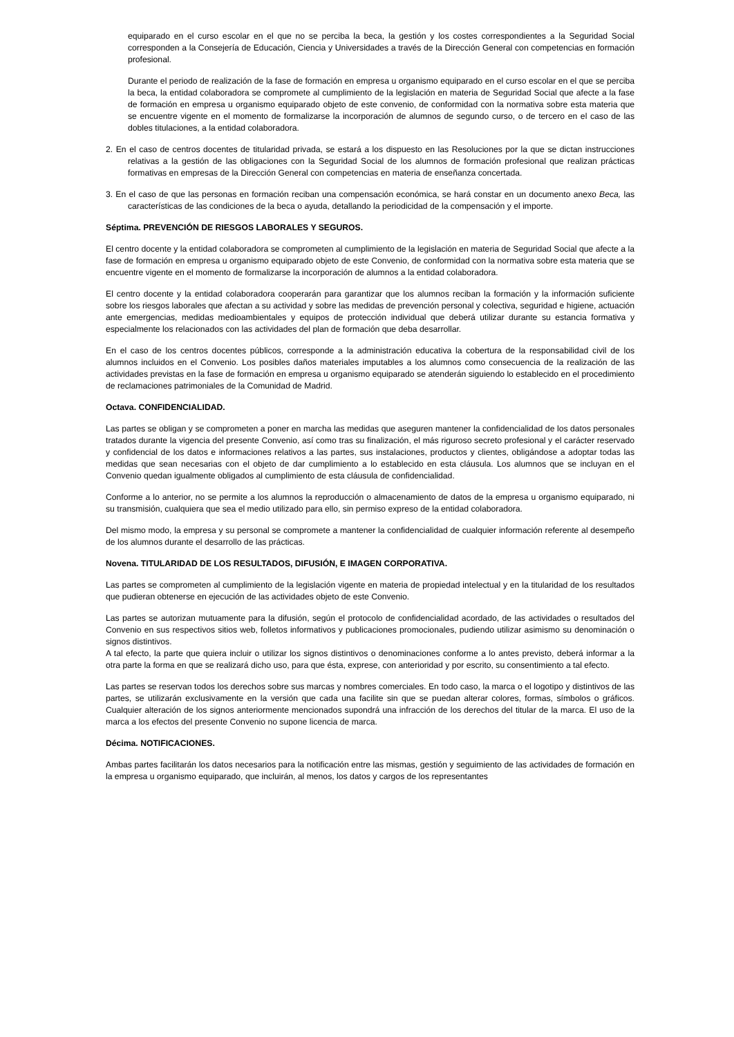equiparado en el curso escolar en el que no se perciba la beca, la gestión y los costes correspondientes a la Seguridad Social corresponden a la Consejería de Educación, Ciencia y Universidades a través de la Dirección General con competencias en formación profesional.
Durante el periodo de realización de la fase de formación en empresa u organismo equiparado en el curso escolar en el que se perciba la beca, la entidad colaboradora se compromete al cumplimiento de la legislación en materia de Seguridad Social que afecte a la fase de formación en empresa u organismo equiparado objeto de este convenio, de conformidad con la normativa sobre esta materia que se encuentre vigente en el momento de formalizarse la incorporación de alumnos de segundo curso, o de tercero en el caso de las dobles titulaciones, a la entidad colaboradora.
2. En el caso de centros docentes de titularidad privada, se estará a los dispuesto en las Resoluciones por la que se dictan instrucciones relativas a la gestión de las obligaciones con la Seguridad Social de los alumnos de formación profesional que realizan prácticas formativas en empresas de la Dirección General con competencias en materia de enseñanza concertada.
3. En el caso de que las personas en formación reciban una compensación económica, se hará constar en un documento anexo Beca, las características de las condiciones de la beca o ayuda, detallando la periodicidad de la compensación y el importe.
Séptima. PREVENCIÓN DE RIESGOS LABORALES Y SEGUROS.
El centro docente y la entidad colaboradora se comprometen al cumplimiento de la legislación en materia de Seguridad Social que afecte a la fase de formación en empresa u organismo equiparado objeto de este Convenio, de conformidad con la normativa sobre esta materia que se encuentre vigente en el momento de formalizarse la incorporación de alumnos a la entidad colaboradora.
El centro docente y la entidad colaboradora cooperarán para garantizar que los alumnos reciban la formación y la información suficiente sobre los riesgos laborales que afectan a su actividad y sobre las medidas de prevención personal y colectiva, seguridad e higiene, actuación ante emergencias, medidas medioambientales y equipos de protección individual que deberá utilizar durante su estancia formativa y especialmente los relacionados con las actividades del plan de formación que deba desarrollar.
En el caso de los centros docentes públicos, corresponde a la administración educativa la cobertura de la responsabilidad civil de los alumnos incluidos en el Convenio. Los posibles daños materiales imputables a los alumnos como consecuencia de la realización de las actividades previstas en la fase de formación en empresa u organismo equiparado se atenderán siguiendo lo establecido en el procedimiento de reclamaciones patrimoniales de la Comunidad de Madrid.
Octava. CONFIDENCIALIDAD.
Las partes se obligan y se comprometen a poner en marcha las medidas que aseguren mantener la confidencialidad de los datos personales tratados durante la vigencia del presente Convenio, así como tras su finalización, el más riguroso secreto profesional y el carácter reservado y confidencial de los datos e informaciones relativos a las partes, sus instalaciones, productos y clientes, obligándose a adoptar todas las medidas que sean necesarias con el objeto de dar cumplimiento a lo establecido en esta cláusula. Los alumnos que se incluyan en el Convenio quedan igualmente obligados al cumplimiento de esta cláusula de confidencialidad.
Conforme a lo anterior, no se permite a los alumnos la reproducción o almacenamiento de datos de la empresa u organismo equiparado, ni su transmisión, cualquiera que sea el medio utilizado para ello, sin permiso expreso de la entidad colaboradora.
Del mismo modo, la empresa y su personal se compromete a mantener la confidencialidad de cualquier información referente al desempeño de los alumnos durante el desarrollo de las prácticas.
Novena. TITULARIDAD DE LOS RESULTADOS, DIFUSIÓN, E IMAGEN CORPORATIVA.
Las partes se comprometen al cumplimiento de la legislación vigente en materia de propiedad intelectual y en la titularidad de los resultados que pudieran obtenerse en ejecución de las actividades objeto de este Convenio.
Las partes se autorizan mutuamente para la difusión, según el protocolo de confidencialidad acordado, de las actividades o resultados del Convenio en sus respectivos sitios web, folletos informativos y publicaciones promocionales, pudiendo utilizar asimismo su denominación o signos distintivos.
A tal efecto, la parte que quiera incluir o utilizar los signos distintivos o denominaciones conforme a lo antes previsto, deberá informar a la otra parte la forma en que se realizará dicho uso, para que ésta, exprese, con anterioridad y por escrito, su consentimiento a tal efecto.
Las partes se reservan todos los derechos sobre sus marcas y nombres comerciales. En todo caso, la marca o el logotipo y distintivos de las partes, se utilizarán exclusivamente en la versión que cada una facilite sin que se puedan alterar colores, formas, símbolos o gráficos. Cualquier alteración de los signos anteriormente mencionados supondrá una infracción de los derechos del titular de la marca. El uso de la marca a los efectos del presente Convenio no supone licencia de marca.
Décima. NOTIFICACIONES.
Ambas partes facilitarán los datos necesarios para la notificación entre las mismas, gestión y seguimiento de las actividades de formación en la empresa u organismo equiparado, que incluirán, al menos, los datos y cargos de los representantes